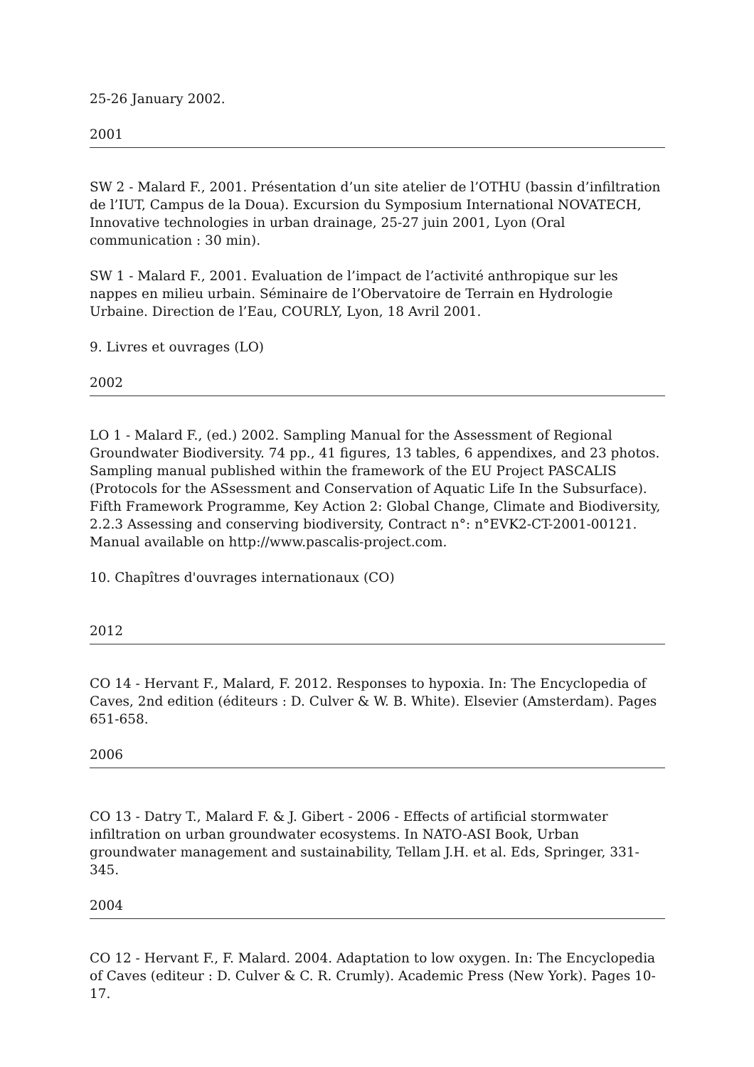25-26 January 2002.
2001
SW 2 - Malard F., 2001. Présentation d’un site atelier de l’OTHU (bassin d’infiltration de l’IUT, Campus de la Doua). Excursion du Symposium International NOVATECH, Innovative technologies in urban drainage, 25-27 juin 2001, Lyon (Oral communication : 30 min).
SW 1 - Malard F., 2001. Evaluation de l’impact de l’activité anthropique sur les nappes en milieu urbain. Séminaire de l’Obervatoire de Terrain en Hydrologie Urbaine. Direction de l’Eau, COURLY, Lyon, 18 Avril 2001.
9. Livres et ouvrages (LO)
2002
LO 1 - Malard F., (ed.) 2002. Sampling Manual for the Assessment of Regional Groundwater Biodiversity. 74 pp., 41 figures, 13 tables, 6 appendixes, and 23 photos. Sampling manual published within the framework of the EU Project PASCALIS (Protocols for the ASsessment and Conservation of Aquatic Life In the Subsurface). Fifth Framework Programme, Key Action 2: Global Change, Climate and Biodiversity, 2.2.3 Assessing and conserving biodiversity, Contract n°: n°EVK2-CT-2001-00121. Manual available on http://www.pascalis-project.com.
10. Chapîtres d'ouvrages internationaux (CO)
2012
CO 14 - Hervant F., Malard, F. 2012. Responses to hypoxia. In: The Encyclopedia of Caves, 2nd edition (éditeurs : D. Culver & W. B. White). Elsevier (Amsterdam). Pages 651-658.
2006
CO 13 - Datry T., Malard F. & J. Gibert - 2006 - Effects of artificial stormwater infiltration on urban groundwater ecosystems. In NATO-ASI Book, Urban groundwater management and sustainability, Tellam J.H. et al. Eds, Springer, 331-345.
2004
CO 12 - Hervant F., F. Malard. 2004. Adaptation to low oxygen. In: The Encyclopedia of Caves (editeur : D. Culver & C. R. Crumly). Academic Press (New York). Pages 10-17.